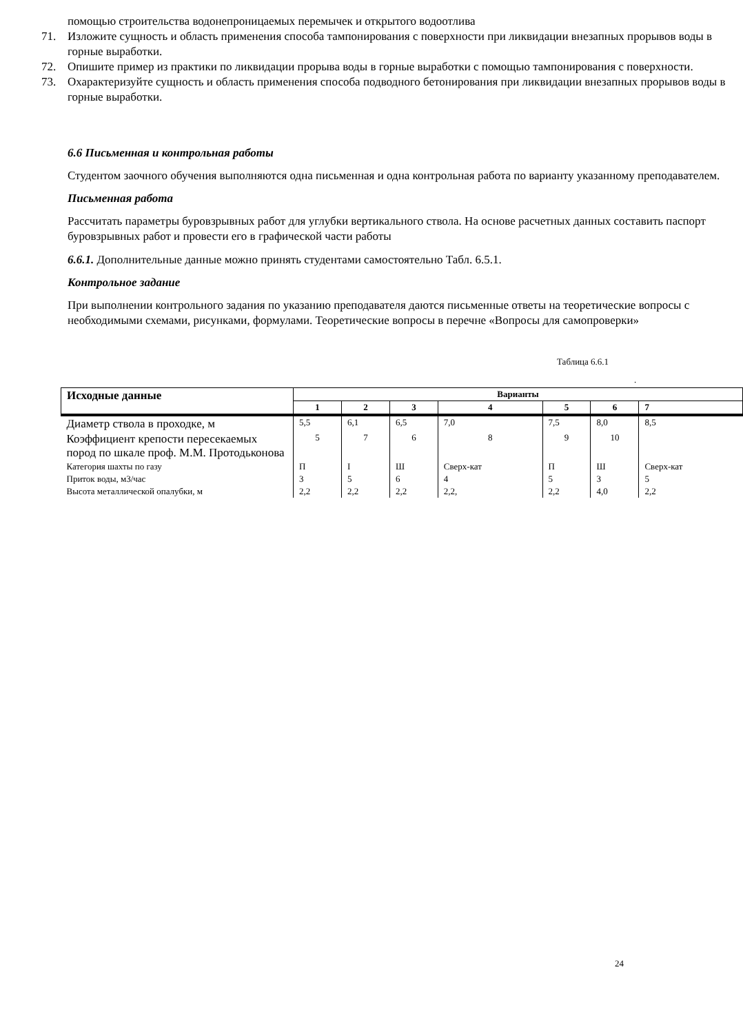помощью строительства водонепроницаемых перемычек и открытого водоотлива
71. Изложите сущность и область применения способа тампонирования с поверхности при ликвидации внезапных прорывов воды в горные выработки.
72. Опишите пример из практики по ликвидации прорыва воды в горные выработки с помощью тампонирования с поверхности.
73. Охарактеризуйте сущность и область применения способа подводного бетонирования при ликвидации внезапных прорывов воды в горные выработки.
6.6 Письменная и контрольная работы
Студентом заочного обучения выполняются одна письменная и одна контрольная работа по варианту указанному преподавателем.
Письменная работа
Рассчитать параметры буровзрывных работ для углубки вертикального ствола. На основе расчетных данных составить паспорт буровзрывных работ и провести его в графической части работы
6.6.1. Дополнительные данные можно принять студентами самостоятельно Табл. 6.5.1.
Контрольное задание
При выполнении контрольного задания по указанию преподавателя даются письменные ответы на теоретические вопросы с необходимыми схемами, рисунками, формулами. Теоретические вопросы в перечне «Вопросы для самопроверки»
Таблица 6.6.1
.
| Исходные данные | Варианты | | | | | | |
| --- | --- | --- | --- | --- | --- | --- | --- |
| | 1 | 2 | 3 | 4 | 5 | 6 | 7 |
| Диаметр ствола в проходке, м | 5,5 | 6,1 | 6,5 | 7,0 | 7,5 | 8,0 | 8,5 |
| Коэффициент крепости пересекаемых пород по шкале проф. М.М. Протодьконова | 5 | 7 | 6 | 8 | 9 | 10 | |
| Категория шахты по газу | П | I | Ш | Сверх-кат | П | Ш | Сверх-кат |
| Приток воды, м3/час | 3 | 5 | 6 | 4 | 5 | 3 | 5 |
| Высота металлической опалубки, м | 2,2 | 2,2 | 2,2 | 2,2, | 2,2 | 4,0 | 2,2 |
24